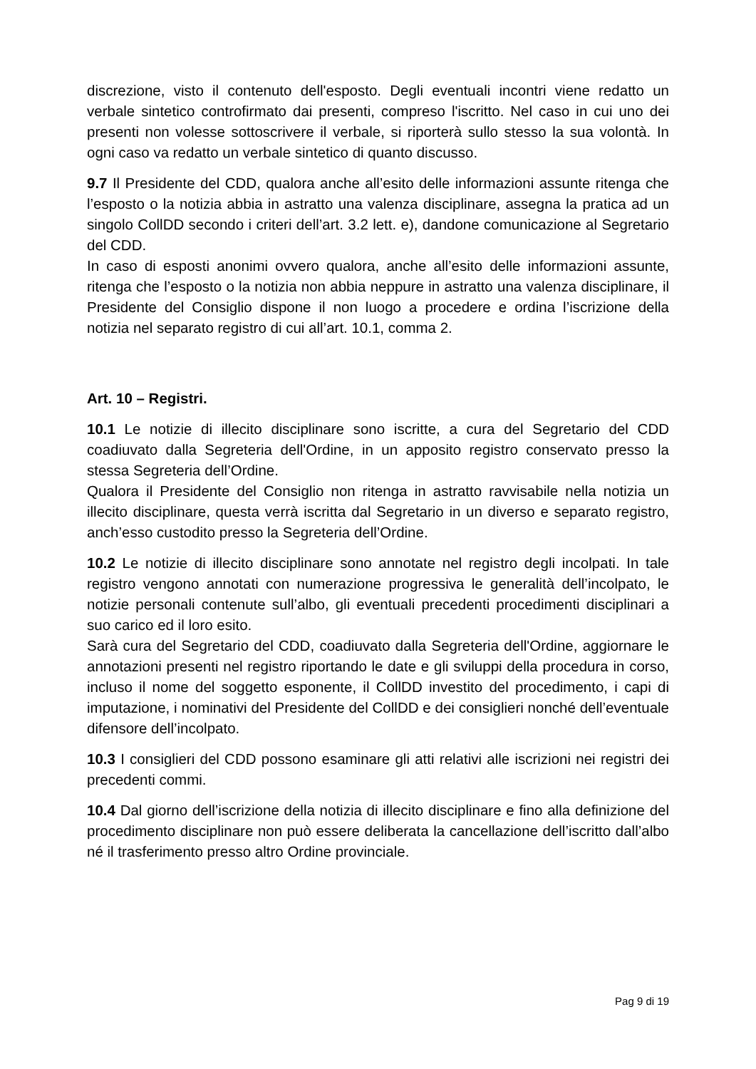discrezione, visto il contenuto dell'esposto. Degli eventuali incontri viene redatto un verbale sintetico controfirmato dai presenti, compreso l'iscritto. Nel caso in cui uno dei presenti non volesse sottoscrivere il verbale, si riporterà sullo stesso la sua volontà. In ogni caso va redatto un verbale sintetico di quanto discusso.
9.7 Il Presidente del CDD, qualora anche all’esito delle informazioni assunte ritenga che l’esposto o la notizia abbia in astratto una valenza disciplinare, assegna la pratica ad un singolo CollDD secondo i criteri dell’art. 3.2 lett. e), dandone comunicazione al Segretario del CDD.
In caso di esposti anonimi ovvero qualora, anche all’esito delle informazioni assunte, ritenga che l’esposto o la notizia non abbia neppure in astratto una valenza disciplinare, il Presidente del Consiglio dispone il non luogo a procedere e ordina l’iscrizione della notizia nel separato registro di cui all’art. 10.1, comma 2.
Art. 10 – Registri.
10.1 Le notizie di illecito disciplinare sono iscritte, a cura del Segretario del CDD coadiuvato dalla Segreteria dell'Ordine, in un apposito registro conservato presso la stessa Segreteria dell’Ordine.
Qualora il Presidente del Consiglio non ritenga in astratto ravvisabile nella notizia un illecito disciplinare, questa verrà iscritta dal Segretario in un diverso e separato registro, anch’esso custodito presso la Segreteria dell’Ordine.
10.2 Le notizie di illecito disciplinare sono annotate nel registro degli incolpati. In tale registro vengono annotati con numerazione progressiva le generalità dell’incolpato, le notizie personali contenute sull’albo, gli eventuali precedenti procedimenti disciplinari a suo carico ed il loro esito.
Sarà cura del Segretario del CDD, coadiuvato dalla Segreteria dell'Ordine, aggiornare le annotazioni presenti nel registro riportando le date e gli sviluppi della procedura in corso, incluso il nome del soggetto esponente, il CollDD investito del procedimento, i capi di imputazione, i nominativi del Presidente del CollDD e dei consiglieri nonché dell’eventuale difensore dell’incolpato.
10.3 I consiglieri del CDD possono esaminare gli atti relativi alle iscrizioni nei registri dei precedenti commi.
10.4 Dal giorno dell’iscrizione della notizia di illecito disciplinare e fino alla definizione del procedimento disciplinare non può essere deliberata la cancellazione dell’iscritto dall’albo né il trasferimento presso altro Ordine provinciale.
Pag 9 di 19